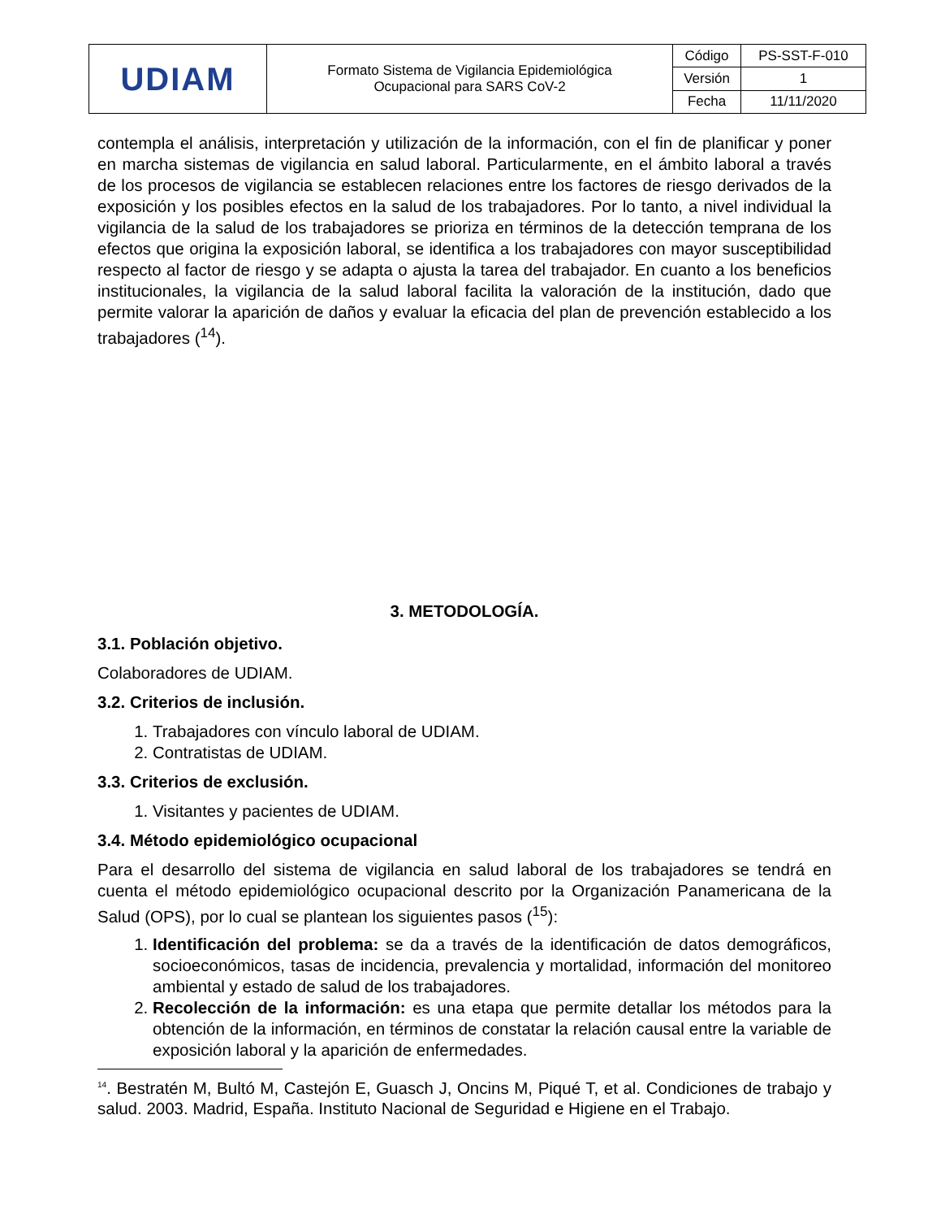| UDIAM | Formato Sistema de Vigilancia Epidemiológica Ocupacional para SARS CoV-2 | Código | PS-SST-F-010 |
| | | Versión | 1 |
| | | Fecha | 11/11/2020 |
contempla el análisis, interpretación y utilización de la información, con el fin de planificar y poner en marcha sistemas de vigilancia en salud laboral. Particularmente, en el ámbito laboral a través de los procesos de vigilancia se establecen relaciones entre los factores de riesgo derivados de la exposición y los posibles efectos en la salud de los trabajadores. Por lo tanto, a nivel individual la vigilancia de la salud de los trabajadores se prioriza en términos de la detección temprana de los efectos que origina la exposición laboral, se identifica a los trabajadores con mayor susceptibilidad respecto al factor de riesgo y se adapta o ajusta la tarea del trabajador. En cuanto a los beneficios institucionales, la vigilancia de la salud laboral facilita la valoración de la institución, dado que permite valorar la aparición de daños y evaluar la eficacia del plan de prevención establecido a los trabajadores (<sup>14</sup>).
3. METODOLOGÍA.
3.1. Población objetivo.
Colaboradores de UDIAM.
3.2. Criterios de inclusión.
1. Trabajadores con vínculo laboral de UDIAM.
2. Contratistas de UDIAM.
3.3. Criterios de exclusión.
1. Visitantes y pacientes de UDIAM.
3.4. Método epidemiológico ocupacional
Para el desarrollo del sistema de vigilancia en salud laboral de los trabajadores se tendrá en cuenta el método epidemiológico ocupacional descrito por la Organización Panamericana de la Salud (OPS), por lo cual se plantean los siguientes pasos (<sup>15</sup>):
1. Identificación del problema: se da a través de la identificación de datos demográficos, socioeconómicos, tasas de incidencia, prevalencia y mortalidad, información del monitoreo ambiental y estado de salud de los trabajadores.
2. Recolección de la información: es una etapa que permite detallar los métodos para la obtención de la información, en términos de constatar la relación causal entre la variable de exposición laboral y la aparición de enfermedades.
<sup>14</sup>. Bestratén M, Bultó M, Castejón E, Guasch J, Oncins M, Piqué T, et al. Condiciones de trabajo y salud. 2003. Madrid, España. Instituto Nacional de Seguridad e Higiene en el Trabajo.